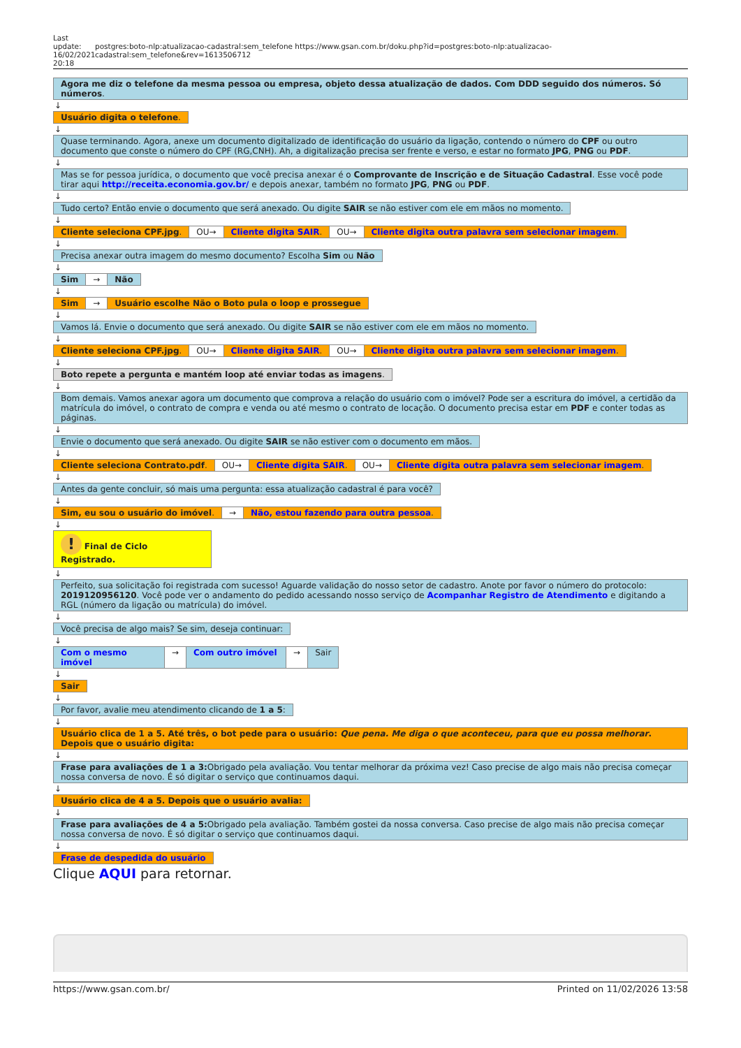Last update: 16/02/2021 20:18
postgres:boto-nlp:atualizacao-cadastral:sem_telefone https://www.gsan.com.br/doku.php?id=postgres:boto-nlp:atualizacao-cadastral:sem_telefone&rev=1613506712
| Agora me diz o telefone da mesma pessoa ou empresa, objeto dessa atualização de dados. Com DDD seguido dos números. Só números . |
↓
| Usuário digita o telefone . |
↓
| Quase terminando. Agora, anexe um documento digitalizado de identificação do usuário da ligação, contendo o número do CPF ou outro documento que conste o número do CPF (RG,CNH). Ah, a digitalização precisa ser frente e verso, e estar no formato JPG , PNG ou PDF . |
↓
| Mas se for pessoa jurídica, o documento que você precisa anexar é o Comprovante de Inscrição e de Situação Cadastral . Esse você pode tirar aqui http://receita.economia.gov.br/ e depois anexar, também no formato JPG , PNG ou PDF . |
↓
| Tudo certo? Então envie o documento que será anexado. Ou digite SAIR se não estiver com ele em mãos no momento. |
↓
| Cliente seleciona CPF.jpg . | OU→ | Cliente digita SAIR . | OU→ | Cliente digita outra palavra sem selecionar imagem . |
↓
| Precisa anexar outra imagem do mesmo documento? Escolha Sim ou Não |
↓
| Sim | → | Não |
↓
| Sim | → | Usuário escolhe Não o Boto pula o loop e prossegue |
↓
| Vamos lá. Envie o documento que será anexado. Ou digite SAIR se não estiver com ele em mãos no momento. |
↓
| Cliente seleciona CPF.jpg . | OU→ | Cliente digita SAIR . | OU→ | Cliente digita outra palavra sem selecionar imagem . |
↓
| Boto repete a pergunta e mantém loop até enviar todas as imagens . |
↓
| Bom demais. Vamos anexar agora um documento que comprova a relação do usuário com o imóvel? Pode ser a escritura do imóvel, a certidão da matrícula do imóvel, o contrato de compra e venda ou até mesmo o contrato de locação. O documento precisa estar em PDF e conter todas as páginas. |
↓
| Envie o documento que será anexado. Ou digite SAIR se não estiver com o documento em mãos. |
↓
| Cliente seleciona Contrato.pdf . | OU→ | Cliente digita SAIR . | OU→ | Cliente digita outra palavra sem selecionar imagem . |
↓
| Antes da gente concluir, só mais uma pergunta: essa atualização cadastral é para você? |
↓
| Sim, eu sou o usuário do imóvel . | → | Não, estou fazendo para outra pessoa . |
↓
| ! Final de Ciclo Registrado. |
↓
| Perfeito, sua solicitação foi registrada com sucesso! Aguarde validação do nosso setor de cadastro. Anote por favor o número do protocolo: 2019120956120 . Você pode ver o andamento do pedido acessando nosso serviço de Acompanhar Registro de Atendimento e digitando a RGL (número da ligação ou matrícula) do imóvel. |
↓
| Você precisa de algo mais? Se sim, deseja continuar: |
↓
| Com o mesmo imóvel | → | Com outro imóvel | → | Sair |
↓
| Sair |
↓
| Por favor, avalie meu atendimento clicando de 1 a 5 : |
↓
| Usuário clica de 1 a 5. Até três, o bot pede para o usuário: Que pena. Me diga o que aconteceu, para que eu possa melhorar . Depois que o usuário digita: |
↓
| Frase para avaliações de 1 a 3: Obrigado pela avaliação. Vou tentar melhorar da próxima vez! Caso precise de algo mais não precisa começar nossa conversa de novo. É só digitar o serviço que continuamos daqui. |
↓
| Usuário clica de 4 a 5. Depois que o usuário avalia: |
↓
| Frase para avaliações de 4 a 5: Obrigado pela avaliação. Também gostei da nossa conversa. Caso precise de algo mais não precisa começar nossa conversa de novo. É só digitar o serviço que continuamos daqui. |
↓
| Frase de despedida do usuário |
Clique AQUI para retornar.
https://www.gsan.com.br/ Printed on 11/02/2026 13:58